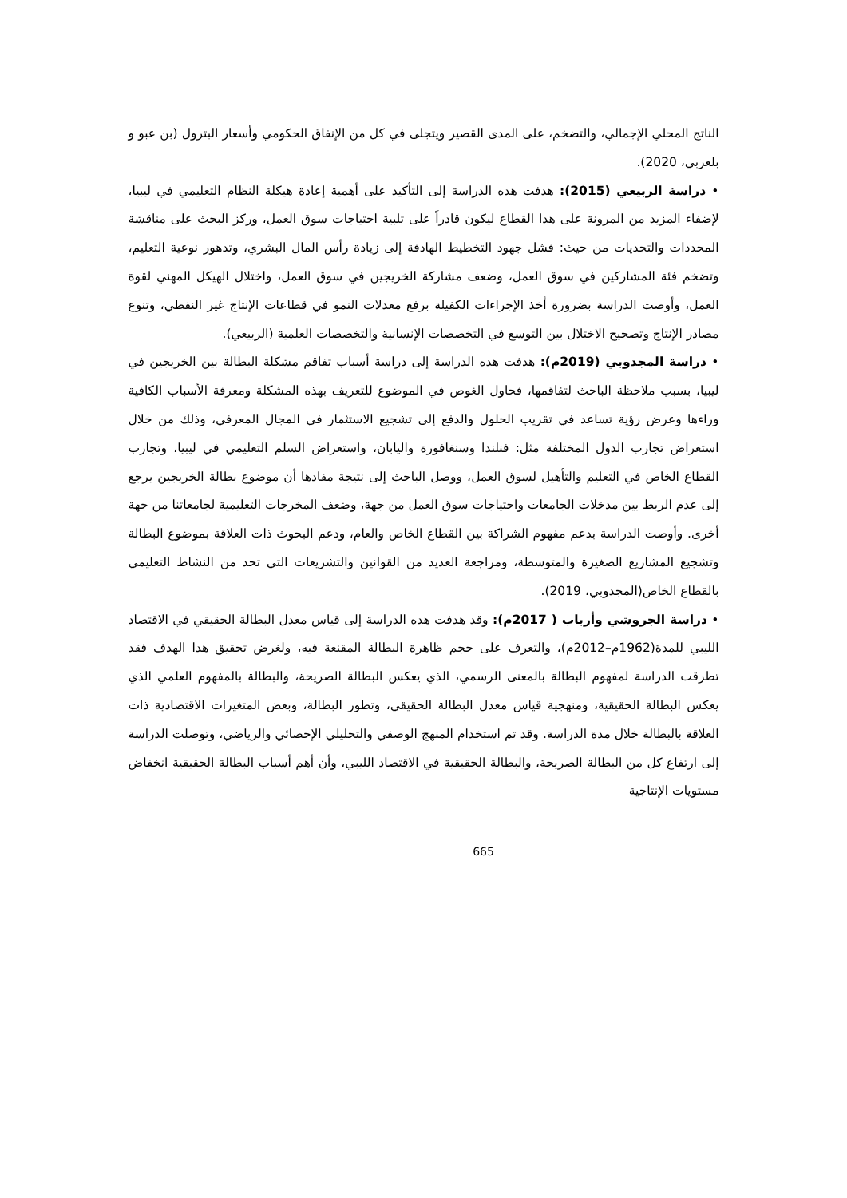الناتج المحلي الإجمالي، والتضخم، على المدى القصير ويتجلى في كل من الإنفاق الحكومي وأسعار البترول (بن عبو و بلعربي، 2020).
• دراسة الربيعي (2015): هدفت هذه الدراسة إلى التأكيد على أهمية إعادة هيكلة النظام التعليمي في ليبيا، لإضفاء المزيد من المرونة على هذا القطاع ليكون قادراً على تلبية احتياجات سوق العمل، وركز البحث على مناقشة المحددات والتحديات من حيث: فشل جهود التخطيط الهادفة إلى زيادة رأس المال البشري، وتدهور نوعية التعليم، وتضخم فئة المشاركين في سوق العمل، وضعف مشاركة الخريجين في سوق العمل، واختلال الهيكل المهني لقوة العمل، وأوصت الدراسة بضرورة أخذ الإجراءات الكفيلة برفع معدلات النمو في قطاعات الإنتاج غير النفطي، وتنوع مصادر الإنتاج وتصحيح الاختلال بين التوسع في التخصصات الإنسانية والتخصصات العلمية (الربيعي).
• دراسة المجدوبي (2019م): هدفت هذه الدراسة إلى دراسة أسباب تفاقم مشكلة البطالة بين الخريجين في ليبيا، بسبب ملاحظة الباحث لتفاقمها، فحاول الغوص في الموضوع للتعريف بهذه المشكلة ومعرفة الأسباب الكافية وراءها وعرض رؤية تساعد في تقريب الحلول والدفع إلى تشجيع الاستثمار في المجال المعرفي، وذلك من خلال استعراض تجارب الدول المختلفة مثل: فنلندا وسنغافورة واليابان، واستعراض السلم التعليمي في ليبيا، وتجارب القطاع الخاص في التعليم والتأهيل لسوق العمل، ووصل الباحث إلى نتيجة مفادها أن موضوع بطالة الخريجين يرجع إلى عدم الربط بين مدخلات الجامعات واحتياجات سوق العمل من جهة، وضعف المخرجات التعليمية لجامعاتنا من جهة أخرى. وأوصت الدراسة بدعم مفهوم الشراكة بين القطاع الخاص والعام، ودعم البحوث ذات العلاقة بموضوع البطالة وتشجيع المشاريع الصغيرة والمتوسطة، ومراجعة العديد من القوانين والتشريعات التي تحد من النشاط التعليمي بالقطاع الخاص(المجدوبي، 2019).
• دراسة الجروشي وأرباب ( 2017م): وقد هدفت هذه الدراسة إلى قياس معدل البطالة الحقيقي في الاقتصاد الليبي للمدة(1962م–2012م)، والتعرف على حجم ظاهرة البطالة المقنعة فيه، ولغرض تحقيق هذا الهدف فقد تطرقت الدراسة لمفهوم البطالة بالمعنى الرسمي، الذي يعكس البطالة الصريحة، والبطالة بالمفهوم العلمي الذي يعكس البطالة الحقيقية، ومنهجية قياس معدل البطالة الحقيقي، وتطور البطالة، وبعض المتغيرات الاقتصادية ذات العلاقة بالبطالة خلال مدة الدراسة. وقد تم استخدام المنهج الوصفي والتحليلي الإحصائي والرياضي، وتوصلت الدراسة إلى ارتفاع كل من البطالة الصريحة، والبطالة الحقيقية في الاقتصاد الليبي، وأن أهم أسباب البطالة الحقيقية انخفاض مستويات الإنتاجية
665